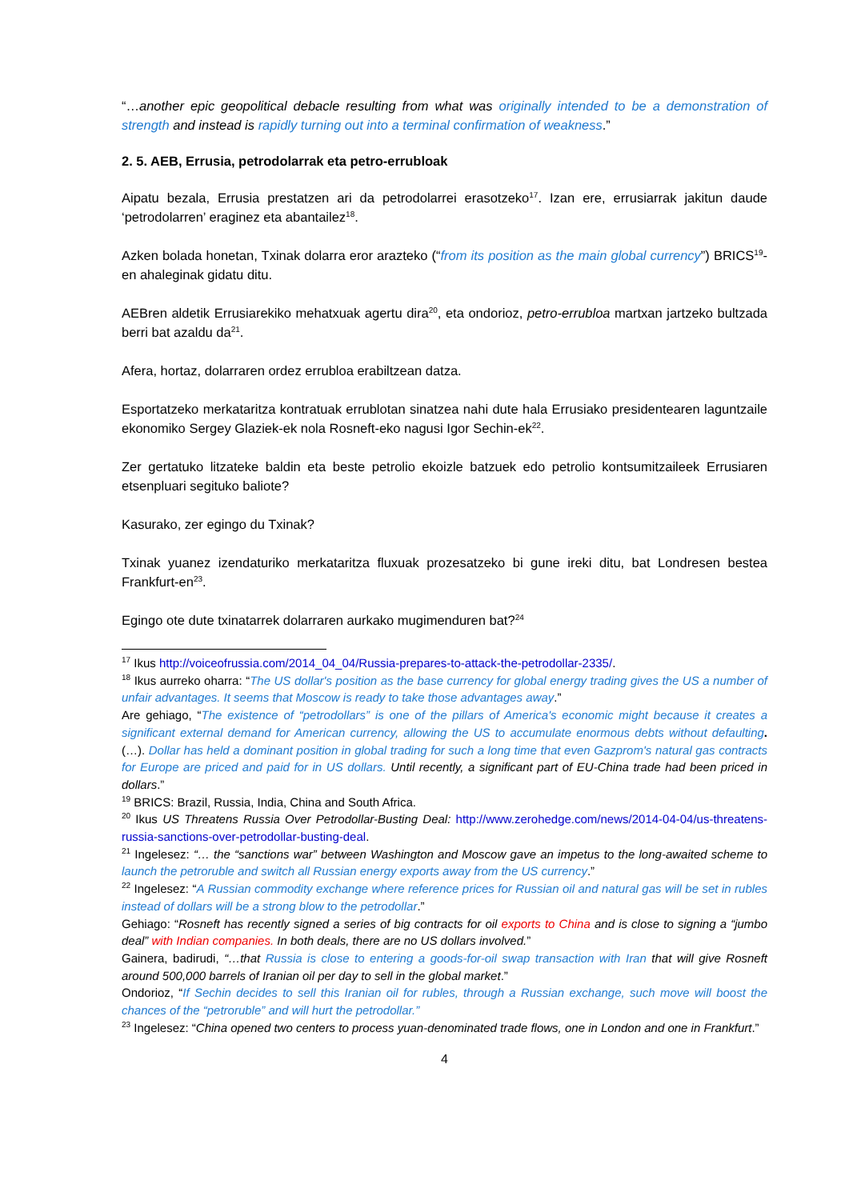“…another epic geopolitical debacle resulting from what was originally intended to be a demonstration of strength and instead is rapidly turning out into a terminal confirmation of weakness.”
2. 5. AEB, Errusia, petrodolarrak eta petro-errubloak
Aipatu bezala, Errusia prestatzen ari da petrodolarrei erasotzeko<sup>17</sup>. Izan ere, errusiarrak jakitun daude ‘petrodolarren’ eraginez eta abantailez<sup>18</sup>.
Azken bolada honetan, Txinak dolarra eror arazteko (“from its position as the main global currency”) BRICS<sup>19</sup>-en ahaleginak gidatu ditu.
AEBren aldetik Errusiarekiko mehatxuak agertu dira<sup>20</sup>, eta ondorioz, petro-errubloa martxan jartzeko bultzada berri bat azaldu da<sup>21</sup>.
Afera, hortaz, dolarraren ordez errubloa erabiltzean datza.
Esportatzeko merkataritza kontratuak errublotan sinatzea nahi dute hala Errusiako presidentearen laguntzaile ekonomiko Sergey Glaziek-ek nola Rosneft-eko nagusi Igor Sechin-ek<sup>22</sup>.
Zer gertatuko litzateke baldin eta beste petrolio ekoizle batzuek edo petrolio kontsumitzaileek Errusiaren etsenpluari segituko baliote?
Kasurako, zer egingo du Txinak?
Txinak yuanez izendaturiko merkataritza fluxuak prozesatzeko bi gune ireki ditu, bat Londresen bestea Frankfurt-en<sup>23</sup>.
Egingo ote dute txinatarrek dolarraren aurkako mugimenduren bat?<sup>24</sup>
<sup>17</sup> Ikus http://voiceofrussia.com/2014_04_04/Russia-prepares-to-attack-the-petrodollar-2335/.
<sup>18</sup> Ikus aurreko oharra: “The US dollar's position as the base currency for global energy trading gives the US a number of unfair advantages. It seems that Moscow is ready to take those advantages away.”
Are gehiago, “The existence of “petrodollars” is one of the pillars of America's economic might because it creates a significant external demand for American currency, allowing the US to accumulate enormous debts without defaulting. (…). Dollar has held a dominant position in global trading for such a long time that even Gazprom's natural gas contracts for Europe are priced and paid for in US dollars. Until recently, a significant part of EU-China trade had been priced in dollars.”
<sup>19</sup> BRICS: Brazil, Russia, India, China and South Africa.
<sup>20</sup> Ikus US Threatens Russia Over Petrodollar-Busting Deal: http://www.zerohedge.com/news/2014-04-04/us-threatens-russia-sanctions-over-petrodollar-busting-deal.
<sup>21</sup> Ingelesez: “… the “sanctions war” between Washington and Moscow gave an impetus to the long-awaited scheme to launch the petroruble and switch all Russian energy exports away from the US currency.”
<sup>22</sup> Ingelesez: “A Russian commodity exchange where reference prices for Russian oil and natural gas will be set in rubles instead of dollars will be a strong blow to the petrodollar.”
Gehiago: “Rosneft has recently signed a series of big contracts for oil exports to China and is close to signing a “jumbo deal” with Indian companies. In both deals, there are no US dollars involved.”
Gainera, badirudi, “…that Russia is close to entering a goods-for-oil swap transaction with Iran that will give Rosneft around 500,000 barrels of Iranian oil per day to sell in the global market.”
Ondorioz, “If Sechin decides to sell this Iranian oil for rubles, through a Russian exchange, such move will boost the chances of the “petroruble” and will hurt the petrodollar.”
<sup>23</sup> Ingelesez: “China opened two centers to process yuan-denominated trade flows, one in London and one in Frankfurt.”
4